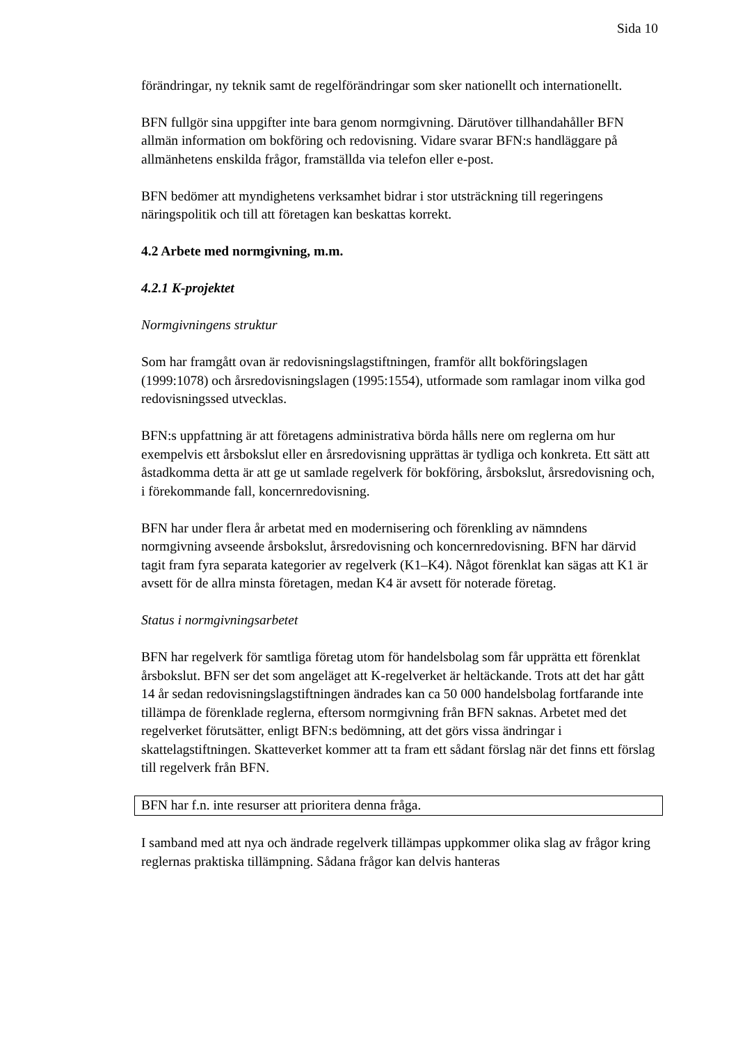Sida 10
förändringar, ny teknik samt de regelförändringar som sker nationellt och internationellt.
BFN fullgör sina uppgifter inte bara genom normgivning. Därutöver tillhandahåller BFN allmän information om bokföring och redovisning. Vidare svarar BFN:s handläggare på allmänhetens enskilda frågor, framställda via telefon eller e-post.
BFN bedömer att myndighetens verksamhet bidrar i stor utsträckning till regeringens näringspolitik och till att företagen kan beskattas korrekt.
4.2 Arbete med normgivning, m.m.
4.2.1 K-projektet
Normgivningens struktur
Som har framgått ovan är redovisningslagstiftningen, framför allt bokföringslagen (1999:1078) och årsredovisningslagen (1995:1554), utformade som ramlagar inom vilka god redovisningssed utvecklas.
BFN:s uppfattning är att företagens administrativa börda hålls nere om reglerna om hur exempelvis ett årsbokslut eller en årsredovisning upprättas är tydliga och konkreta. Ett sätt att åstadkomma detta är att ge ut samlade regelverk för bokföring, årsbokslut, årsredovisning och, i förekommande fall, koncernredovisning.
BFN har under flera år arbetat med en modernisering och förenkling av nämndens normgivning avseende årsbokslut, årsredovisning och koncernredovisning. BFN har därvid tagit fram fyra separata kategorier av regelverk (K1–K4). Något förenklat kan sägas att K1 är avsett för de allra minsta företagen, medan K4 är avsett för noterade företag.
Status i normgivningsarbetet
BFN har regelverk för samtliga företag utom för handelsbolag som får upprätta ett förenklat årsbokslut. BFN ser det som angeläget att K-regelverket är heltäckande. Trots att det har gått 14 år sedan redovisningslagstiftningen ändrades kan ca 50 000 handelsbolag fortfarande inte tillämpa de förenklade reglerna, eftersom normgivning från BFN saknas. Arbetet med det regelverket förutsätter, enligt BFN:s bedömning, att det görs vissa ändringar i skattelagstiftningen. Skatteverket kommer att ta fram ett sådant förslag när det finns ett förslag till regelverk från BFN.
BFN har f.n. inte resurser att prioritera denna fråga.
I samband med att nya och ändrade regelverk tillämpas uppkommer olika slag av frågor kring reglernas praktiska tillämpning. Sådana frågor kan delvis hanteras